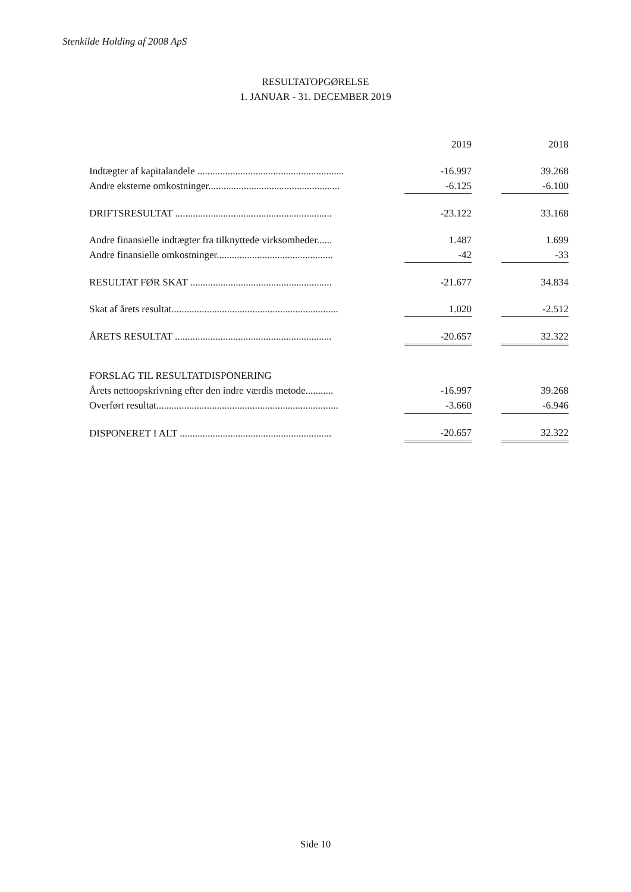Stenkilde Holding af 2008 ApS
RESULTATOPGØRELSE
1. JANUAR - 31. DECEMBER 2019
| | | 2019 | | 2018 |
| Indtægter af kapitalandele .......................................................... | | -16.997 | | 39.268 |
| Andre eksterne omkostninger.................................................... | | -6.125 | | -6.100 |
| DRIFTSRESULTAT .............................................................. | | -23.122 | | 33.168 |
| Andre finansielle indtægter fra tilknyttede virksomheder...... | | 1.487 | | 1.699 |
| Andre finansielle omkostninger.............................................. | | -42 | | -33 |
| RESULTAT FØR SKAT ........................................................ | | -21.677 | | 34.834 |
| Skat af årets resultat.................................................................. | | 1.020 | | -2.512 |
| ÅRETS RESULTAT .............................................................. | | -20.657 | | 32.322 |
| FORSLAG TIL RESULTATDISPONERING | | | | |
| Årets nettoopskrivning efter den indre værdis metode........... | | -16.997 | | 39.268 |
| Overført resultat........................................................................ | | -3.660 | | -6.946 |
| DISPONERET I ALT ............................................................ | | -20.657 | | 32.322 |
Side 10